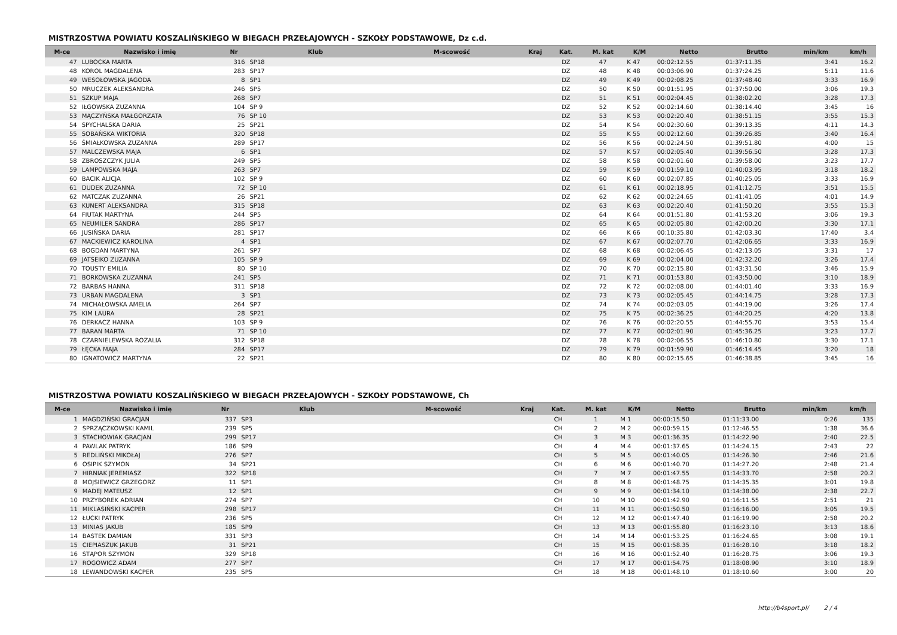MISTRZOSTWA POWIATU KOSZALIŃSKIEGO W BIEGACH PRZEŁAJOWYCH - SZKOŁY PODSTAWOWE, Dz c.d.
| M-ce | Nazwisko i imię | Nr | Klub | M-scowość | Kraj | Kat. | M. kat | K/M | Netto | Brutto | min/km | km/h |
| --- | --- | --- | --- | --- | --- | --- | --- | --- | --- | --- | --- | --- |
| 47 | LUBOCKA MARTA | 316 | SP18 | | | DZ | 47 | K 47 | 00:02:12.55 | 01:37:11.35 | 3:41 | 16.2 |
| 48 | KOROL MAGDALENA | 283 | SP17 | | | DZ | 48 | K 48 | 00:03:06.90 | 01:37:24.25 | 5:11 | 11.6 |
| 49 | WESOŁOWSKA JAGODA | 8 | SP1 | | | DZ | 49 | K 49 | 00:02:08.25 | 01:37:48.40 | 3:33 | 16.9 |
| 50 | MRUCZEK ALEKSANDRA | 246 | SP5 | | | DZ | 50 | K 50 | 00:01:51.95 | 01:37:50.00 | 3:06 | 19.3 |
| 51 | SZKUP MAJA | 268 | SP7 | | | DZ | 51 | K 51 | 00:02:04.45 | 01:38:02.20 | 3:28 | 17.3 |
| 52 | IŁGOWSKA ZUZANNA | 104 | SP 9 | | | DZ | 52 | K 52 | 00:02:14.60 | 01:38:14.40 | 3:45 | 16 |
| 53 | MĄCZYŃSKA MAŁGORZATA | 76 | SP 10 | | | DZ | 53 | K 53 | 00:02:20.40 | 01:38:51.15 | 3:55 | 15.3 |
| 54 | SPYCHALSKA DARIA | 25 | SP21 | | | DZ | 54 | K 54 | 00:02:30.60 | 01:39:13.35 | 4:11 | 14.3 |
| 55 | SOBAŃSKA WIKTORIA | 320 | SP18 | | | DZ | 55 | K 55 | 00:02:12.60 | 01:39:26.85 | 3:40 | 16.4 |
| 56 | ŚMIAŁKOWSKA ZUZANNA | 289 | SP17 | | | DZ | 56 | K 56 | 00:02:24.50 | 01:39:51.80 | 4:00 | 15 |
| 57 | MALCZEWSKA MAJA | 6 | SP1 | | | DZ | 57 | K 57 | 00:02:05.40 | 01:39:56.50 | 3:28 | 17.3 |
| 58 | ZBROSZCZYK JULIA | 249 | SP5 | | | DZ | 58 | K 58 | 00:02:01.60 | 01:39:58.00 | 3:23 | 17.7 |
| 59 | LAMPOWSKA MAJA | 263 | SP7 | | | DZ | 59 | K 59 | 00:01:59.10 | 01:40:03.95 | 3:18 | 18.2 |
| 60 | BACIK ALICJA | 102 | SP 9 | | | DZ | 60 | K 60 | 00:02:07.85 | 01:40:25.05 | 3:33 | 16.9 |
| 61 | DUDEK ZUZANNA | 72 | SP 10 | | | DZ | 61 | K 61 | 00:02:18.95 | 01:41:12.75 | 3:51 | 15.5 |
| 62 | MATCZAK ZUZANNA | 26 | SP21 | | | DZ | 62 | K 62 | 00:02:24.65 | 01:41:41.05 | 4:01 | 14.9 |
| 63 | KUNERT ALEKSANDRA | 315 | SP18 | | | DZ | 63 | K 63 | 00:02:20.40 | 01:41:50.20 | 3:55 | 15.3 |
| 64 | FIUTAK MARTYNA | 244 | SP5 | | | DZ | 64 | K 64 | 00:01:51.80 | 01:41:53.20 | 3:06 | 19.3 |
| 65 | NEUMILER SANDRA | 286 | SP17 | | | DZ | 65 | K 65 | 00:02:05.80 | 01:42:00.20 | 3:30 | 17.1 |
| 66 | JUSIŃSKA DARIA | 281 | SP17 | | | DZ | 66 | K 66 | 00:10:35.80 | 01:42:03.30 | 17:40 | 3.4 |
| 67 | MACKIEWICZ KAROLINA | 4 | SP1 | | | DZ | 67 | K 67 | 00:02:07.70 | 01:42:06.65 | 3:33 | 16.9 |
| 68 | BOGDAN MARTYNA | 261 | SP7 | | | DZ | 68 | K 68 | 00:02:06.45 | 01:42:13.05 | 3:31 | 17 |
| 69 | JATSEIKO ZUZANNA | 105 | SP 9 | | | DZ | 69 | K 69 | 00:02:04.00 | 01:42:32.20 | 3:26 | 17.4 |
| 70 | TOUSTY EMILIA | 80 | SP 10 | | | DZ | 70 | K 70 | 00:02:15.80 | 01:43:31.50 | 3:46 | 15.9 |
| 71 | BORKOWSKA ZUZANNA | 241 | SP5 | | | DZ | 71 | K 71 | 00:01:53.80 | 01:43:50.00 | 3:10 | 18.9 |
| 72 | BARBAS HANNA | 311 | SP18 | | | DZ | 72 | K 72 | 00:02:08.00 | 01:44:01.40 | 3:33 | 16.9 |
| 73 | URBAN MAGDALENA | 3 | SP1 | | | DZ | 73 | K 73 | 00:02:05.45 | 01:44:14.75 | 3:28 | 17.3 |
| 74 | MICHAŁOWSKA AMELIA | 264 | SP7 | | | DZ | 74 | K 74 | 00:02:03.05 | 01:44:19.00 | 3:26 | 17.4 |
| 75 | KIM LAURA | 28 | SP21 | | | DZ | 75 | K 75 | 00:02:36.25 | 01:44:20.25 | 4:20 | 13.8 |
| 76 | DERKACZ HANNA | 103 | SP 9 | | | DZ | 76 | K 76 | 00:02:20.55 | 01:44:55.70 | 3:53 | 15.4 |
| 77 | BARAN MARTA | 71 | SP 10 | | | DZ | 77 | K 77 | 00:02:01.90 | 01:45:36.25 | 3:23 | 17.7 |
| 78 | CZARNIELEWSKA ROZALIA | 312 | SP18 | | | DZ | 78 | K 78 | 00:02:06.55 | 01:46:10.80 | 3:30 | 17.1 |
| 79 | ŁĘCKA MAJA | 284 | SP17 | | | DZ | 79 | K 79 | 00:01:59.90 | 01:46:14.45 | 3:20 | 18 |
| 80 | IGNATOWICZ MARTYNA | 22 | SP21 | | | DZ | 80 | K 80 | 00:02:15.65 | 01:46:38.85 | 3:45 | 16 |
MISTRZOSTWA POWIATU KOSZALIŃSKIEGO W BIEGACH PRZEŁAJOWYCH - SZKOŁY PODSTAWOWE, Ch
| M-ce | Nazwisko i imię | Nr | Klub | M-scowość | Kraj | Kat. | M. kat | K/M | Netto | Brutto | min/km | km/h |
| --- | --- | --- | --- | --- | --- | --- | --- | --- | --- | --- | --- | --- |
| 1 | MAGDZIŃSKI GRACJAN | 337 | SP3 | | | CH | 1 | M 1 | 00:00:15.50 | 01:11:33.00 | 0:26 | 135 |
| 2 | SPRZĄCZKOWSKI KAMIL | 239 | SP5 | | | CH | 2 | M 2 | 00:00:59.15 | 01:12:46.55 | 1:38 | 36.6 |
| 3 | STACHOWIAK GRACJAN | 299 | SP17 | | | CH | 3 | M 3 | 00:01:36.35 | 01:14:22.90 | 2:40 | 22.5 |
| 4 | PAWLAK PATRYK | 186 | SP9 | | | CH | 4 | M 4 | 00:01:37.65 | 01:14:24.15 | 2:43 | 22 |
| 5 | REDLIŃSKI MIKOŁAJ | 276 | SP7 | | | CH | 5 | M 5 | 00:01:40.05 | 01:14:26.30 | 2:46 | 21.6 |
| 6 | OSIPIK SZYMON | 34 | SP21 | | | CH | 6 | M 6 | 00:01:40.70 | 01:14:27.20 | 2:48 | 21.4 |
| 7 | HIRNIAK JEREMIASZ | 322 | SP18 | | | CH | 7 | M 7 | 00:01:47.55 | 01:14:33.70 | 2:58 | 20.2 |
| 8 | MOJSIEWICZ GRZEGORZ | 11 | SP1 | | | CH | 8 | M 8 | 00:01:48.75 | 01:14:35.35 | 3:01 | 19.8 |
| 9 | MADEJ MATEUSZ | 12 | SP1 | | | CH | 9 | M 9 | 00:01:34.10 | 01:14:38.00 | 2:38 | 22.7 |
| 10 | PRZYBOREK ADRIAN | 274 | SP7 | | | CH | 10 | M 10 | 00:01:42.90 | 01:16:11.55 | 2:51 | 21 |
| 11 | MIKLASIŃSKI KACPER | 298 | SP17 | | | CH | 11 | M 11 | 00:01:50.50 | 01:16:16.00 | 3:05 | 19.5 |
| 12 | ŁUCKI PATRYK | 236 | SP5 | | | CH | 12 | M 12 | 00:01:47.40 | 01:16:19.90 | 2:58 | 20.2 |
| 13 | MINIAS JAKUB | 185 | SP9 | | | CH | 13 | M 13 | 00:01:55.80 | 01:16:23.10 | 3:13 | 18.6 |
| 14 | BASTEK DAMIAN | 331 | SP3 | | | CH | 14 | M 14 | 00:01:53.25 | 01:16:24.65 | 3:08 | 19.1 |
| 15 | CIEPIASZUK JAKUB | 31 | SP21 | | | CH | 15 | M 15 | 00:01:58.35 | 01:16:28.10 | 3:18 | 18.2 |
| 16 | STĄPOR SZYMON | 329 | SP18 | | | CH | 16 | M 16 | 00:01:52.40 | 01:16:28.75 | 3:06 | 19.3 |
| 17 | ROGOWICZ ADAM | 277 | SP7 | | | CH | 17 | M 17 | 00:01:54.75 | 01:18:08.90 | 3:10 | 18.9 |
| 18 | LEWANDOWSKI KACPER | 235 | SP5 | | | CH | 18 | M 18 | 00:01:48.10 | 01:18:10.60 | 3:00 | 20 |
http://b4sport.pl/ 2 / 4